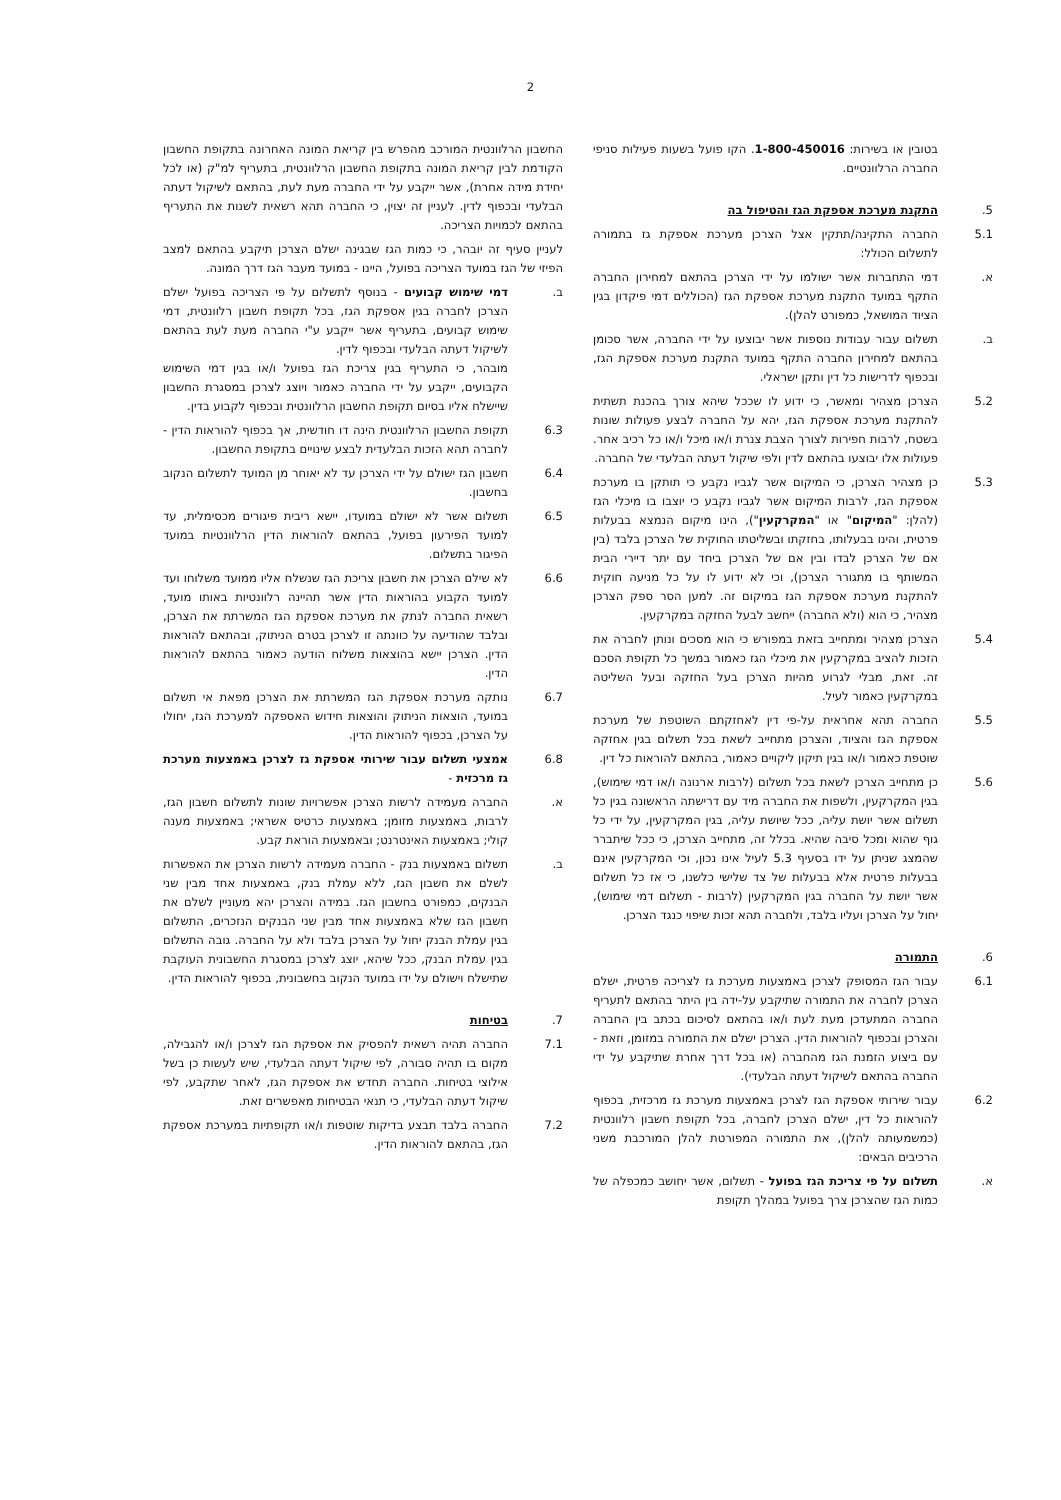2
בטובין או בשירות: 1-800-450016. הקו פועל בשעות פעילות סניפי החברה הרלוונטיים.
5. התקנת מערכת אספקת הגז והטיפול בה
5.1 החברה התקינה/תתקין אצל הצרכן מערכת אספקת גז בתמורה לתשלום הכולל:
א. דמי התחברות אשר ישולמו על ידי הצרכן בהתאם למחירון החברה התקף במועד התקנת מערכת אספקת הגז (הכוללים דמי פיקדון בגין הציוד המושאל, כמפורט להלן).
ב. תשלום עבור עבודות נוספות אשר יבוצעו על ידי החברה, אשר סכומן בהתאם למחירון החברה התקף במועד התקנת מערכת אספקת הגז, ובכפוף לדרישות כל דין ותקן ישראלי.
5.2 הצרכן מצהיר ומאשר, כי ידוע לו שככל שיהא צורך בהכנת תשתית להתקנת מערכת אספקת הגז, יהא על החברה לבצע פעולות שונות בשטח, לרבות חפירות לצורך הצבת צנרת ו/או מיכל ו/או כל רכיב אחר. פעולות אלו יבוצעו בהתאם לדין ולפי שיקול דעתה הבלעדי של החברה.
5.3 כן מצהיר הצרכן, כי המיקום אשר לגביו נקבע כי תותקן בו מערכת אספקת הגז, לרבות המיקום אשר לגביו נקבע כי יוצבו בו מיכלי הגז (להלן: "המיקום" או "המקרקעין"), הינו מיקום הנמצא בבעלות פרטית, והינו בבעלותו, בחזקתו ובשליטתו החוקית של הצרכן בלבד (בין אם של הצרכן לבדו ובין אם של הצרכן ביחד עם יתר דיירי הבית המשותף בו מתגורר הצרכן), וכי לא ידוע לו על כל מניעה חוקית להתקנת מערכת אספקת הגז במיקום זה. למען הסר ספק הצרכן מצהיר, כי הוא (ולא החברה) ייחשב לבעל החזקה במקרקעין.
5.4 הצרכן מצהיר ומתחייב בזאת במפורש כי הוא מסכים ונותן לחברה את הזכות להציב במקרקעין את מיכלי הגז כאמור במשך כל תקופת הסכם זה. זאת, מבלי לגרוע מהיות הצרכן בעל החזקה ובעל השליטה במקרקעין כאמור לעיל.
5.5 החברה תהא אחראית על-פי דין לאחזקתם השוטפת של מערכת אספקת הגז והציוד, והצרכן מתחייב לשאת בכל תשלום בגין אחזקה שוטפת כאמור ו/או בגין תיקון ליקויים כאמור, בהתאם להוראות כל דין.
5.6 כן מתחייב הצרכן לשאת בכל תשלום (לרבות ארנונה ו/או דמי שימוש), בגין המקרקעין, ולשפות את החברה מיד עם דרישתה הראשונה בגין כל תשלום אשר יושת עליה, ככל שיושת עליה, בגין המקרקעין, על ידי כל גוף שהוא ומכל סיבה שהיא. בכלל זה, מתחייב הצרכן, כי ככל שיתברר שהמצג שניתן על ידו בסעיף 5.3 לעיל אינו נכון, וכי המקרקעין אינם בבעלות פרטית אלא בבעלות של צד שלישי כלשנו, כי אז כל תשלום אשר יושת על החברה בגין המקרקעין (לרבות - תשלום דמי שימוש), יחול על הצרכן ועליו בלבד, ולחברה תהא זכות שיפוי כנגד הצרכן.
6. התמורה
6.1 עבור הגז המסופק לצרכן באמצעות מערכת גז לצריכה פרטית, ישלם הצרכן לחברה את התמורה שתיקבע על-ידה בין היתר בהתאם לתעריף החברה המתעדכן מעת לעת ו/או בהתאם לסיכום בכתב בין החברה והצרכן ובכפוף להוראות הדין. הצרכן ישלם את התמורה במזומן, וזאת - עם ביצוע הזמנת הגז מהחברה (או בכל דרך אחרת שתיקבע על ידי החברה בהתאם לשיקול דעתה הבלעדי).
6.2 עבור שירותי אספקת הגז לצרכן באמצעות מערכת גז מרכזית, בכפוף להוראות כל דין, ישלם הצרכן לחברה, בכל תקופת חשבון רלוונטית (כמשמעותה להלן), את התמורה המפורטת להלן המורכבת משני הרכיבים הבאים:
א. תשלום על פי צריכת הגז בפועל - תשלום, אשר יחושב כמכפלה של כמות הגז שהצרכן צרך בפועל במהלך תקופת
החשבון הרלוונטית המורכב מהפרש בין קריאת המונה האחרונה בתקופת החשבון הקודמת לבין קריאת המונה בתקופת החשבון הרלוונטית, בתעריף למ"ק (או לכל יחידת מידה אחרת), אשר ייקבע על ידי החברה מעת לעת, בהתאם לשיקול דעתה הבלעדי ובכפוף לדין. לעניין זה יצוין, כי החברה תהא רשאית לשנות את התעריף בהתאם לכמויות הצריכה.
לעניין סעיף זה יובהר, כי כמות הגז שבגינה ישלם הצרכן תיקבע בהתאם למצב הפיזי של הגז במועד הצריכה בפועל, היינו - במועד מעבר הגז דרך המונה.
ב. דמי שימוש קבועים - בנוסף לתשלום על פי הצריכה בפועל ישלם הצרכן לחברה בגין אספקת הגז, בכל תקופת חשבון רלוונטית, דמי שימוש קבועים, בתעריף אשר ייקבע ע"י החברה מעת לעת בהתאם לשיקול דעתה הבלעדי ובכפוף לדין.
מובהר, כי התעריף בגין צריכת הגז בפועל ו/או בגין דמי השימוש הקבועים, ייקבע על ידי החברה כאמור ויוצג לצרכן במסגרת החשבון שיישלח אליו בסיום תקופת החשבון הרלוונטית ובכפוף לקבוע בדין.
6.3 תקופת החשבון הרלוונטית הינה דו חודשית, אך בכפוף להוראות הדין - לחברה תהא הזכות הבלעדית לבצע שינויים בתקופת החשבון.
6.4 חשבון הגז ישולם על ידי הצרכן עד לא יאוחר מן המועד לתשלום הנקוב בחשבון.
6.5 תשלום אשר לא ישולם במועדו, יישא ריבית פיגורים מכסימלית, עד למועד הפירעון בפועל, בהתאם להוראות הדין הרלוונטיות במועד הפיגור בתשלום.
6.6 לא שילם הצרכן את חשבון צריכת הגז שנשלח אליו ממועד משלוחו ועד למועד הקבוע בהוראות הדין אשר תהיינה רלוונטיות באותו מועד, רשאית החברה לנתק את מערכת אספקת הגז המשרתת את הצרכן, ובלבד שהודיעה על כוונתה זו לצרכן בטרם הניתוק, ובהתאם להוראות הדין. הצרכן יישא בהוצאות משלוח הודעה כאמור בהתאם להוראות הדין.
6.7 נותקה מערכת אספקת הגז המשרתת את הצרכן מפאת אי תשלום במועד, הוצאות הניתוק והוצאות חידוש האספקה למערכת הגז, יחולו על הצרכן, בכפוף להוראות הדין.
6.8 אמצעי תשלום עבור שירותי אספקת גז לצרכן באמצעות מערכת גז מרכזית -
א. החברה מעמידה לרשות הצרכן אפשרויות שונות לתשלום חשבון הגז, לרבות, באמצעות מזומן; באמצעות כרטיס אשראי; באמצעות מענה קולי; באמצעות האינטרנט; ובאמצעות הוראת קבע.
ב. תשלום באמצעות בנק - החברה מעמידה לרשות הצרכן את האפשרות לשלם את חשבון הגז, ללא עמלת בנק, באמצעות אחד מבין שני הבנקים, כמפורט בחשבון הגז. במידה והצרכן יהא מעוניין לשלם את חשבון הגז שלא באמצעות אחד מבין שני הבנקים הנזכרים, התשלום בגין עמלת הבנק יחול על הצרכן בלבד ולא על החברה. גובה התשלום בגין עמלת הבנק, ככל שיהא, יוצג לצרכן במסגרת החשבונית העוקבת שתישלח וישולם על ידו במועד הנקוב בחשבונית, בכפוף להוראות הדין.
7. בטיחות
7.1 החברה תהיה רשאית להפסיק את אספקת הגז לצרכן ו/או להגבילה, מקום בו תהיה סבורה, לפי שיקול דעתה הבלעדי, שיש לעשות כן בשל אילוצי בטיחות. החברה תחדש את אספקת הגז, לאחר שתקבע, לפי שיקול דעתה הבלעדי, כי תנאי הבטיחות מאפשרים זאת.
7.2 החברה בלבד תבצע בדיקות שוטפות ו/או תקופתיות במערכת אספקת הגז, בהתאם להוראות הדין.